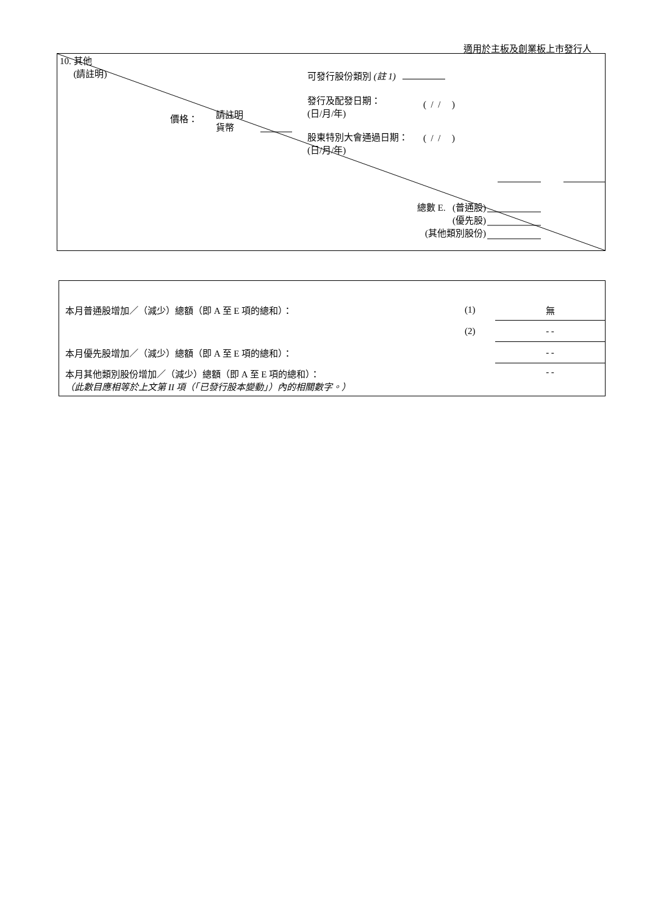適用於主板及創業板上市發行人
10. 其他
(請註明)
可發行股份類別 (註 1)
發行及配發日期：
(日/月/年)
( / / )
價格：
請註明
貨幣
股東特別大會通過日期：
(日/月/年)
( / / )
總數 E. (普通股)
(優先股)
(其他類別股份)
| 本月普通股增加／（減少）總額（即 A 至 E 項的總和）： | (1) | 無 |
| | (2) | - - |
| 本月優先股增加／（減少）總額（即 A 至 E 項的總和）： | | - - |
| 本月其他類別股份增加／（減少）總額（即 A 至 E 項的總和）： （此數目應相等於上文第 II 項（「已發行股本變動」）內的相關數字。） | | - - |